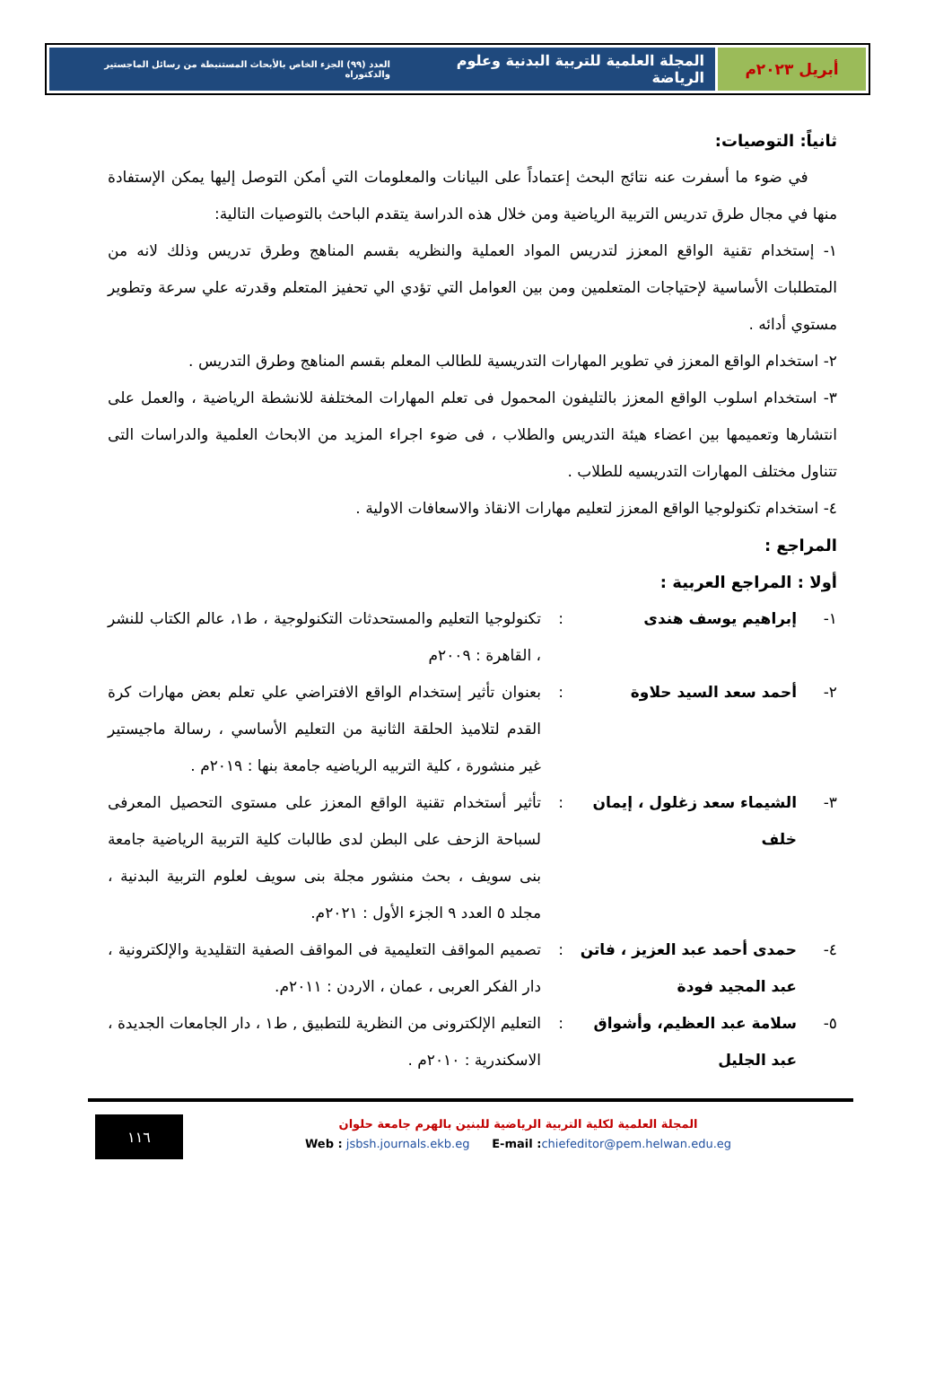أبريل ٢٠٢٣م المجلة العلمية للتربية البدنية وعلوم الرياضة العدد (٩٩) الجزء الخاص بالأبحاث المستنبطة من رسائل الماجستير والدكتوراه
ثانياً: التوصيات:
في ضوء ما أسفرت عنه نتائج البحث إعتماداً على البيانات والمعلومات التي أمكن التوصل إليها يمكن الإستفادة منها في مجال طرق تدريس التربية الرياضية ومن خلال هذه الدراسة يتقدم الباحث بالتوصيات التالية:
١- إستخدام تقنية الواقع المعزز لتدريس المواد العملية والنظريه بقسم المناهج وطرق تدريس وذلك لانه من المتطلبات الأساسية لإحتياجات المتعلمين ومن بين العوامل التي تؤدي الي تحفيز المتعلم وقدرته علي سرعة وتطوير مستوي أدائه .
٢- استخدام الواقع المعزز في تطوير المهارات التدريسية للطالب المعلم بقسم المناهج وطرق التدريس .
٣- استخدام اسلوب الواقع المعزز بالتليفون المحمول فى تعلم المهارات المختلفة للانشطة الرياضية ، والعمل على انتشارها وتعميمها بين اعضاء هيئة التدريس والطلاب ، فى ضوء اجراء المزيد من الابحاث العلمية والدراسات التى تتناول مختلف المهارات التدريسيه للطلاب .
٤- استخدام تكنولوجيا الواقع المعزز لتعليم مهارات الانقاذ والاسعافات الاولية .
المراجع :
أولا : المراجع العربية :
١- إبراهيم يوسف هندى: تكنولوجيا التعليم والمستحدثات التكنولوجية ، ط١، عالم الكتاب للنشر ، القاهرة : ٢٠٠٩م
٢- أحمد سعد السيد حلاوة: بعنوان تأثير إستخدام الواقع الافتراضي علي تعلم بعض مهارات كرة القدم لتلاميذ الحلقة الثانية من التعليم الأساسي ، رسالة ماجيستير غير منشورة ، كلية التربيه الرياضيه جامعة بنها : ٢٠١٩م .
٣- الشيماء سعد زغلول ، إيمان خلف: تأثير أستخدام تقنية الواقع المعزز على مستوى التحصيل المعرفى لسباحة الزحف على البطن لدى طالبات كلية التربية الرياضية جامعة بنى سويف ، بحث منشور مجلة بنى سويف لعلوم التربية البدنية ، مجلد ٥ العدد ٩ الجزء الأول : ٢٠٢١م.
٤- حمدى أحمد عبد العزيز ، فاتن عبد المجيد فودة: تصميم المواقف التعليمية فى المواقف الصفية التقليدية والإلكترونية ، دار الفكر العربى ، عمان ، الاردن : ٢٠١١م.
٥- سلامة عبد العظيم، وأشواق عبد الجليل: التعليم الإلكترونى من النظرية للتطبيق , ط١ ، دار الجامعات الجديدة ، الاسكندرية : ٢٠١٠م .
المجلة العلمية لكلية التربية الرياضية للبنين بالهرم جامعة حلوان
Web : jsbsh.journals.ekb.eg E-mail : chiefeditor@pem.helwan.edu.eg
١١٦